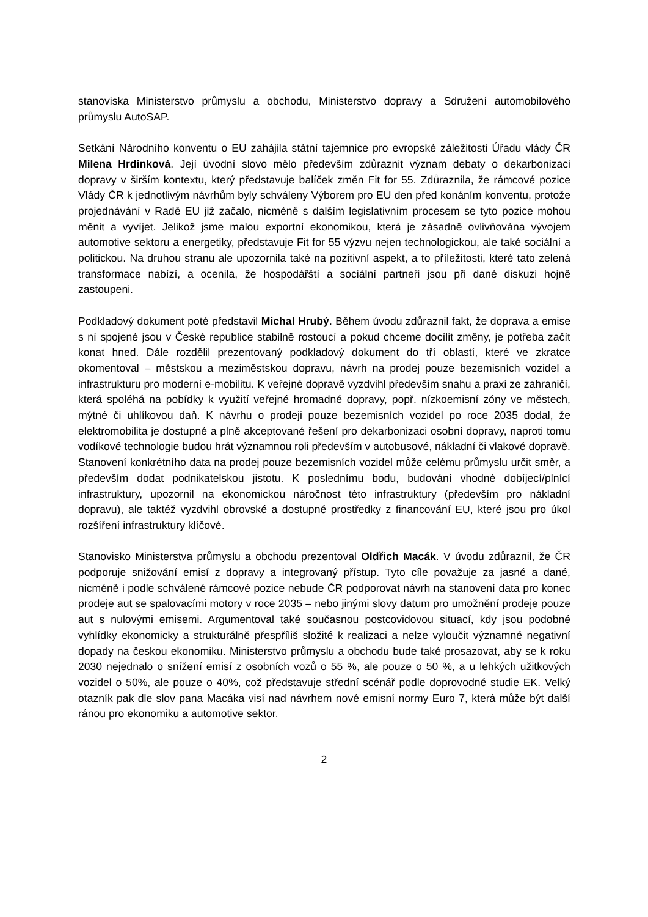stanoviska Ministerstvo průmyslu a obchodu, Ministerstvo dopravy a Sdružení automobilového průmyslu AutoSAP.
Setkání Národního konventu o EU zahájila státní tajemnice pro evropské záležitosti Úřadu vlády ČR Milena Hrdinková. Její úvodní slovo mělo především zdůraznit význam debaty o dekarbonizaci dopravy v širším kontextu, který představuje balíček změn Fit for 55. Zdůraznila, že rámcové pozice Vlády ČR k jednotlivým návrhům byly schváleny Výborem pro EU den před konáním konventu, protože projednávání v Radě EU již začalo, nicméně s dalším legislativním procesem se tyto pozice mohou měnit a vyvíjet. Jelikož jsme malou exportní ekonomikou, která je zásadně ovlivňována vývojem automotive sektoru a energetiky, představuje Fit for 55 výzvu nejen technologickou, ale také sociální a politickou. Na druhou stranu ale upozornila také na pozitivní aspekt, a to příležitosti, které tato zelená transformace nabízí, a ocenila, že hospodářští a sociální partneři jsou při dané diskuzi hojně zastoupeni.
Podkladový dokument poté představil Michal Hrubý. Během úvodu zdůraznil fakt, že doprava a emise s ní spojené jsou v České republice stabilně rostoucí a pokud chceme docílit změny, je potřeba začít konat hned. Dále rozdělil prezentovaný podkladový dokument do tří oblastí, které ve zkratce okomentoval – městskou a meziměstskou dopravu, návrh na prodej pouze bezemisních vozidel a infrastrukturu pro moderní e-mobilitu. K veřejné dopravě vyzdvihl především snahu a praxi ze zahraničí, která spoléhá na pobídky k využití veřejné hromadné dopravy, popř. nízkoemisní zóny ve městech, mýtné či uhlíkovou daň. K návrhu o prodeji pouze bezemisních vozidel po roce 2035 dodal, že elektromobilita je dostupné a plně akceptované řešení pro dekarbonizaci osobní dopravy, naproti tomu vodíkové technologie budou hrát významnou roli především v autobusové, nákladní či vlakové dopravě. Stanovení konkrétního data na prodej pouze bezemisních vozidel může celému průmyslu určit směr, a především dodat podnikatelskou jistotu. K poslednímu bodu, budování vhodné dobíjecí/plnící infrastruktury, upozornil na ekonomickou náročnost této infrastruktury (především pro nákladní dopravu), ale taktéž vyzdvihl obrovské a dostupné prostředky z financování EU, které jsou pro úkol rozšíření infrastruktury klíčové.
Stanovisko Ministerstva průmyslu a obchodu prezentoval Oldřich Macák. V úvodu zdůraznil, že ČR podporuje snižování emisí z dopravy a integrovaný přístup. Tyto cíle považuje za jasné a dané, nicméně i podle schválené rámcové pozice nebude ČR podporovat návrh na stanovení data pro konec prodeje aut se spalovacími motory v roce 2035 – nebo jinými slovy datum pro umožnění prodeje pouze aut s nulovými emisemi. Argumentoval také současnou postcovidovou situací, kdy jsou podobné vyhlídky ekonomicky a strukturálně přespříliš složité k realizaci a nelze vyloučit významné negativní dopady na českou ekonomiku. Ministerstvo průmyslu a obchodu bude také prosazovat, aby se k roku 2030 nejednalo o snížení emisí z osobních vozů o 55 %, ale pouze o 50 %, a u lehkých užitkových vozidel o 50%, ale pouze o 40%, což představuje střední scénář podle doprovodné studie EK. Velký otazník pak dle slov pana Macáka visí nad návrhem nové emisní normy Euro 7, která může být další ránou pro ekonomiku a automotive sektor.
2